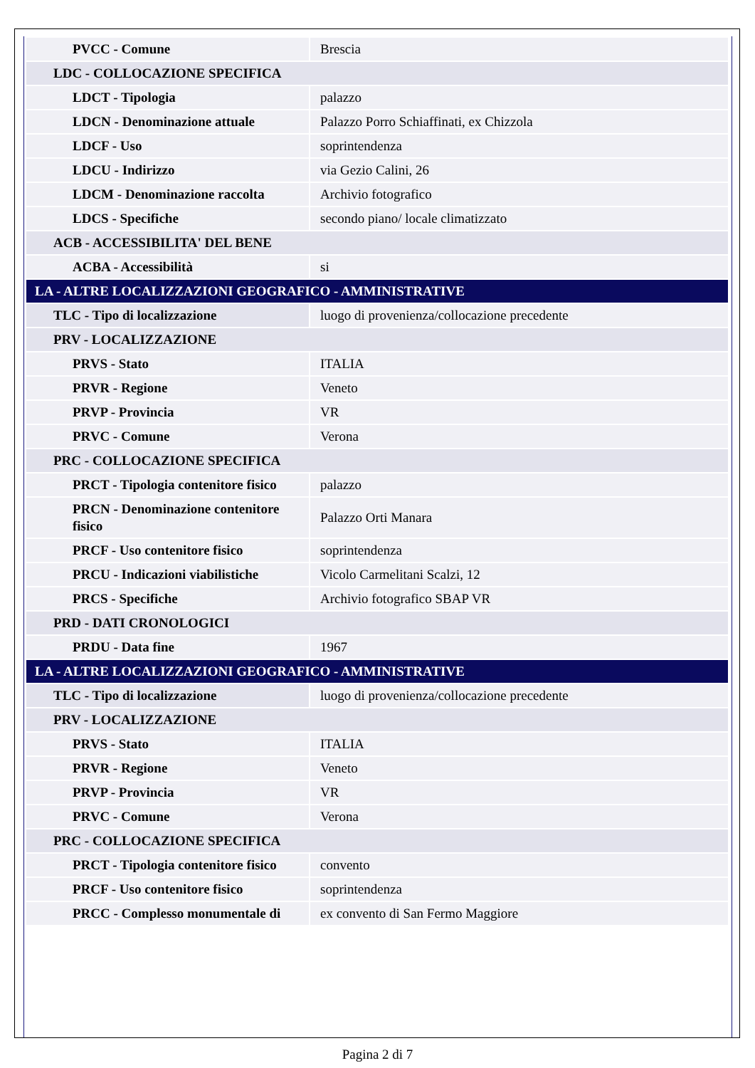| PVCC - Comune | Brescia |
| LDC - COLLOCAZIONE SPECIFICA | |
| LDCT - Tipologia | palazzo |
| LDCN - Denominazione attuale | Palazzo Porro Schiaffinati, ex Chizzola |
| LDCF - Uso | soprintendenza |
| LDCU - Indirizzo | via Gezio Calini, 26 |
| LDCM - Denominazione raccolta | Archivio fotografico |
| LDCS - Specifiche | secondo piano/ locale climatizzato |
| ACB - ACCESSIBILITA' DEL BENE | |
| ACBA - Accessibilità | si |
| LA - ALTRE LOCALIZZAZIONI GEOGRAFICO - AMMINISTRATIVE | |
| TLC - Tipo di localizzazione | luogo di provenienza/collocazione precedente |
| PRV - LOCALIZZAZIONE | |
| PRVS - Stato | ITALIA |
| PRVR - Regione | Veneto |
| PRVP - Provincia | VR |
| PRVC - Comune | Verona |
| PRC - COLLOCAZIONE SPECIFICA | |
| PRCT - Tipologia contenitore fisico | palazzo |
| PRCN - Denominazione contenitore fisico | Palazzo Orti Manara |
| PRCF - Uso contenitore fisico | soprintendenza |
| PRCU - Indicazioni viabilistiche | Vicolo Carmelitani Scalzi, 12 |
| PRCS - Specifiche | Archivio fotografico SBAP VR |
| PRD - DATI CRONOLOGICI | |
| PRDU - Data fine | 1967 |
| LA - ALTRE LOCALIZZAZIONI GEOGRAFICO - AMMINISTRATIVE | |
| TLC - Tipo di localizzazione | luogo di provenienza/collocazione precedente |
| PRV - LOCALIZZAZIONE | |
| PRVS - Stato | ITALIA |
| PRVR - Regione | Veneto |
| PRVP - Provincia | VR |
| PRVC - Comune | Verona |
| PRC - COLLOCAZIONE SPECIFICA | |
| PRCT - Tipologia contenitore fisico | convento |
| PRCF - Uso contenitore fisico | soprintendenza |
| PRCC - Complesso monumentale di | ex convento di San Fermo Maggiore |
Pagina 2 di 7